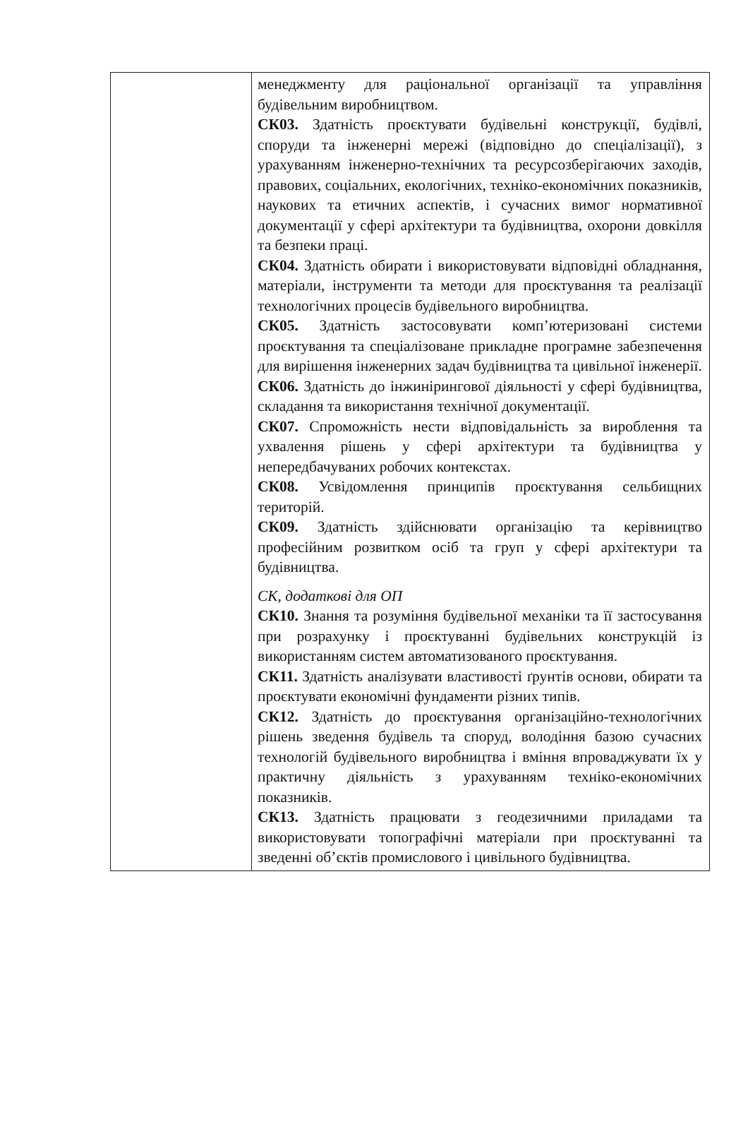| | менеджменту для раціональної організації та управління будівельним виробництвом. СК03. Здатність проєктувати будівельні конструкції, будівлі, споруди та інженерні мережі (відповідно до спеціалізації), з урахуванням інженерно-технічних та ресурсозберігаючих заходів, правових, соціальних, екологічних, техніко-економічних показників, наукових та етичних аспектів, і сучасних вимог нормативної документації у сфері архітектури та будівництва, охорони довкілля та безпеки праці. СК04. Здатність обирати і використовувати відповідні обладнання, матеріали, інструменти та методи для проєктування та реалізації технологічних процесів будівельного виробництва. СК05. Здатність застосовувати комп’ютеризовані системи проєктування та спеціалізоване прикладне програмне забезпечення для вирішення інженерних задач будівництва та цивільної інженерії. СК06. Здатність до інжинірингової діяльності у сфері будівництва, складання та використання технічної документації. СК07. Спроможність нести відповідальність за вироблення та ухвалення рішень у сфері архітектури та будівництва у непередбачуваних робочих контекстах. СК08. Усвідомлення принципів проєктування сельбищних територій. СК09. Здатність здійснювати організацію та керівництво професійним розвитком осіб та груп у сфері архітектури та будівництва. СК, додаткові для ОП СК10. Знання та розуміння будівельної механіки та її застосування при розрахунку і проєктуванні будівельних конструкцій із використанням систем автоматизованого проєктування. СК11. Здатність аналізувати властивості ґрунтів основи, обирати та проєктувати економічні фундаменти різних типів. СК12. Здатність до проєктування організаційно-технологічних рішень зведення будівель та споруд, володіння базою сучасних технологій будівельного виробництва і вміння впроваджувати їх у практичну діяльність з урахуванням техніко-економічних показників. СК13. Здатність працювати з геодезичними приладами та використовувати топографічні матеріали при проєктуванні та зведенні об’єктів промислового і цивільного будівництва. |